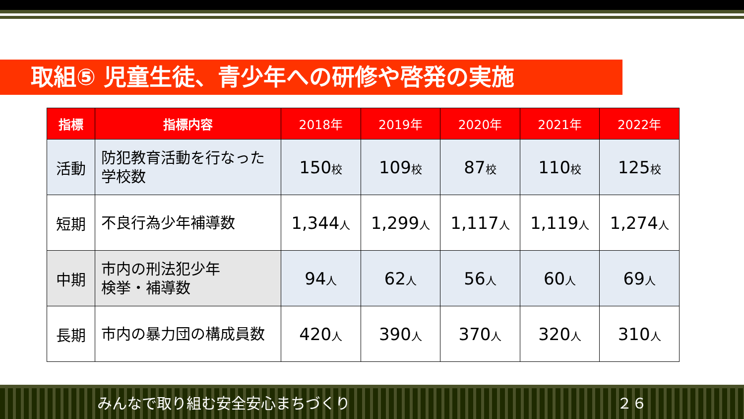取組⑤ 児童生徒、青少年への研修や啓発の実施
| 指標 | 指標内容 | 2018年 | 2019年 | 2020年 | 2021年 | 2022年 |
| --- | --- | --- | --- | --- | --- | --- |
| 活動 | 防犯教育活動を行なった 学校数 | 150 校 | 109 校 | 87 校 | 110 校 | 125 校 |
| 短期 | 不良行為少年補導数 | 1,344 人 | 1,299 人 | 1,117 人 | 1,119 人 | 1,274 人 |
| 中期 | 市内の刑法犯少年 検挙・補導数 | 94 人 | 62 人 | 56 人 | 60 人 | 69 人 |
| 長期 | 市内の暴力団の構成員数 | 420 人 | 390 人 | 370 人 | 320 人 | 310 人 |
みんなで取り組む安全安心まちづくり ２６